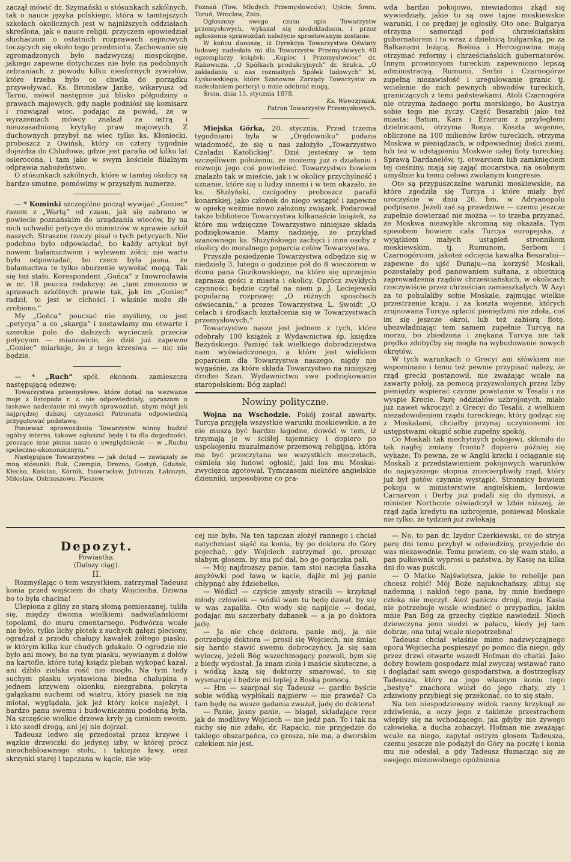zaczął mówić dr. Szymański o stósunkach szkólnych, tak o nauce języka polskiego, która w tamtejszych szkołach okolicznych jest w najniższych oddziałach skreślona, jak o nauce religii, przyczem opowiedział słuchaczom o ostatnich rozprawach sejmowych toczących się około tego przedmiotu. Zachowanie się zgromadzonych było nadzwyczaj niespokojne, jakiego zapewne dotychczas nie było na podobnych zebraniach, z powodu kilku niesfornych żywiołów, które trzeba było co chwila do porządku przywoływać. Ks. Bronisław Janke, wikaryusz od Tarnu, mówił następnie już blisko półgodziny o prawach majowych, gdy nagle podniósł się komisarz i rozwiązał wiec, podając za powód, że w wyrażeniach mówcy znalazł za ostrą i nieuzasadnioną krytykę praw majowych. Z duchownych przybył na wiec tylko ks. Kłoniecki, proboszcz z Owińsk, który co cztery tygodnie dojeżdża do Chludowa, gdzie jest parafia od kilku lat osierocona, i tam jako w swym kościele filialnym odprawia nabożeństwo.
O stósunkach szkólnych, które w tamtej okolicy są bardzo smutne, pomówimy w przyszłym numerze.
— * Kominki szczególne począł wywijać „Goniec“ razem z „Wartą“ od czasu, jak się zabrano w powiecie poznańskim do urządzania wieców, by na nich uchwalić petycye do ministrów w sprawie szkół naszych. Straszne rzeczy pisał o tych petycyach. Nie podobno było odpowiadać, bo każdy artykuł był nowem bałamuctwem i wylewem żółci; nie warto było odpowiadać, bo rzecz była jasna, że bałamuctwa te tylko oburzenie wywołać mogą. Tak się też stało. Korespondent „Gońca“ z Inowrocławia w nr. 18 poucza redakcyę: że „tam zmoszono w sprawach szkólnych prawie tak, jak im „Goniec“ radził, to jest w cichości i właśnie może źle zrobiono.“
My „Gońca“ pouczać nie myślimy, co jest „petycya“ a co „skarga“ i zostawiamy mu otwarte i szerokie pole do dalszych wycieczek przeciw petycyom — mianowicie, że dziś już zapewne „Goniec“ miarkuje, że z tego krzesiwa — nic nie będzie.
— * „Ruch“ spół. ekonom. zamieszcza następującą odezwę:
Towarzystwa przemysłowe, które dotąd na wezwanie moje z listopada r. z. nie odpowiedziały, upraszam o łaskawe nadesłanie mi swych sprawozdań, abym mógł jak najprędzej dalszej czynności Patronatu odpowiednią przygotować podstawę.
Ponieważ sprawozdania Towarzystw winny budzić ogólny interes, takowe ogłaszać będę i to dla dogodności, proszące inne pisma nasze o uwzględnienie — w „Ruchu społeczno-ekonomicznym.“
Następujące Towarzystwa — jak dotąd — zawiązały ze mną stósunki: Buk, Czempin, Drezno, Gostyń, Gdańsk, Kłecko, Kościan, Kórnik, Inowrocław, Jutroszo, Łabiszyn, Miłosław, Ostrzeszowo, Pleszew,
Poznań (Tow. Młodych Przemysłowców), Ujście, Śrem, Toruń, Wrocław, Żnin.
Ogłoszony swego czasu spis Towarzystw przemysłowych, wykazał się niedokładnem, i przez ogłoszenie sprawozdań należycie sprostowanym zostanie.
W końcu donoszę, iż Dyrekcya Towarzystwa Oświaty ludowej nadesłała mi dla Towarzystw Przemysłowych 40 egzemplarzy książek: „Kupiec i Przemysłowiec“ dr. Rakowicza, „O Spółkach produkcyjnych“ dr. Szulca. „O zakładaniu u nas rozmaitych Spółek ludowych“ M. Łyskowskiego, które Szanowne Zarządy Towarzystw za nadesłaniem portoryi u mnie odebrać mogą.
Śrem, dnia 15. stycznia 1878.
Ks. Wawrzyniak,
Patron Towarzystw Przemysłowych.
Miejska Górka, 20. stycznia. Przed trzema tygodniami była w „Orędowniku“ podana wiadomość, że się u nas założyło „Towarzystwo Czeladzi Katolickiej“. Dziś jesteśmy w tem szczęśliwem położeniu, że możemy już o działaniu i rozwoju jego coś powiedzieć. Towarzystwo bowiem znalazło tak w mieście, jak i w okolicy przychylność i uznanie, które się u ludzy innemi i w tem okazało, że ks. Służyński, czcigodny proboszcz parafii konarskiej, jako członek do niego wstąpić i zapewne w opiekę weźmie nowo założony związek. Podarował także bibliotece Towarzystwa kilkanaście książek, za które mu wdzięczne Towarzystwo niniejsze składa podziękowanie. Mamy nadzieję, że przykład szanownego ks. Służyńskiego zachęci i inne osoby z okolicy do moralnego poparcia celów Towarzystwa.
Przyszłe posiedzenie Towarzystwa odbędzie się w niedzielę 3. lutego o godzinie pół do 8 wieczorem w domu pana Guzikowskiego, na które się uprzejmie zaprasza gości z miasta i okolicy. Oprócz zwykłych czynności będzie czytał na niem p. J. Leciejewski popularną rozprawę: „O różnych sposobach oświecania,“ a prezes Towarzystwa L. Swoidt „O celach i środkach kształcenia się w Towarzystwach przemysłowych.“
Towarzystwo nasze jest jednem z tych, które odebrały 100 książek z Wydawnictwa śp. księdza Bażyńskiego. Pamięć tak wielkiego dobrodziejstwa nam wyświadczonego, a które jest wielkiem poparciem dla Towarzystwa naszego, nigdy nie wygaśnie, za które składa Towarzystwo na niniejszej drodze Szan. Wydawnictwu swe podziękowanie staropolskiem: Bóg zapłać!
Nowiny polityczne.
Wojna na Wschodzie. Pokój został zawarty. Turcya przyjęła wszystkie warunki moskiewskie, a że nie muszą być bardzo łagodne, dowód w tem, iż trzymają je w ściśłej tajemnicy i dopiero po uspokojeniu muzułmanów przemową religijną, która ma być przeczytana we wszystkich meczetach, ośmiela się ludowi ogłosić, jaki los mu Moskal-zwycięzca zgotował. Tymczasem niektóre angielskie dzienniki, usposobione co pra-
wda bardzo pokojowo, niewiadomo zkąd się wywiedziały, jakie to są owe tajne moskiewskie warunki, i co prędzej je ogłosiły. Oto one: Bułgarya otrzyma samorząd pod chrześciańskim gubernatorem i to wraz z dzielnicą bułgarską, po za Bałkanami leżącą. Bośnia i Hercogowina mają otrzymać reformy i chrześciańskich gubernatorów. Innym prowincyom tureckim zapewniono lepszą administracyą. Rumunii, Serbii i Czarnogórze zupełną niezawisłość i uregulowanie granic tj. wcielenie do nich pewnych obwodów tureckich, graniczących z temi państewkami. Atoli Czarnogóra nie otrzyma żadnego portu morskiego, bo Austrya sobie tego nie życzy. Część Besarabii jako też miasta: Batum, Kars i Erzerum z przyległemi dzielnicami, otrzyma Rosya. Koszta wojenne, obliczone na 100 milionów lirów tureckich, otrzyma Moskwa w pieniądzach, w odpowiedniej ilości ziemi, lub też w odstąpieniu Moskwie całej floty tureckiej. Sprawą Dardanelów, tj. otwarciem lub zamknięciem tej cieśniny, mają się zająć mocarstwa, na osobnym umyślnie ku temu celowi zwołanym kongresie.
Oto są przypuszczalne warunki moskiewskie, na które zgodziła się Turcya i które miały być uroczyście w dniu 26. bm. w Adryanopolu podpisane. Jeżeli zaś są prawdziwe — czemu jeszcze zupełnie dowierzać nie można — to trzeba przyznać, że Moskwa niezwykle skromną się okazała. Tym sposobem bowiem cała Turcya europejska, z wyjątkiem małych ustąpień stronnikom moskiewskim, tj. Rumunom, Serbom i Czarnogórcom, jakoteż odcięcia kawałka Besarabii—zapewne do ujść Dunaju—na korzyść Moskali, pozostałaby pod panowaniem sułtana, z obietnicą zaprowadzenia rządów chrześciańskich, w okolicach rzeczywiście przez chrześcian zamieszkałych. W Azyi za to pohulaliby sobie Moskale, zajmując wielkie przestrzenie kraju, i za koszta wojenne, których zrujnowana Turcya spłacić pieniędzmi nie zdoła, coś im się jeszcze okroi, lub też zabiorą flotę. ubezwładniając tem samem zupełnie Turcyą na morzu, bo zbiedzona i znękana Turcya nie tak prędko zdobyćby się mogła na wybudowanie nowych okrętów.
W tych warunkach o Grecyi ani słówkiem nie wspominano i temu też pewnie przypisać należy, że rząd grecki postanowił, nie zważając wcale na zawarty pokój, za pomocą przyzwolonych przez Izby pieniędzy wspierać czynne powstanie w Tesalii i na wyspie Krecie. Parę oddziałów uzbrojonych, miało już nawet wkroczyć z Grecyi do Tesalii, z wielkiem niezadowoleniem rządu tureckiego, który godząc się z Moskalami, chciałby przynaj uczynionemi im ustępstwami okupić sobie zupełny spokój.
Co Moskali tak niechytnych pokojowi, skłoniło do tak nagłej zmiany frontu? dopiero później się wykaże. To pewna, że w Anglii krzcki i ociąganie się Moskali z przedstawieniem pokojowych warunków do najwyższego stopnia zniecierpliwiły rząd, który już był gotów czynnie wystąpić. Stronnicy bowiem pokoju w ministerstwie angielskiem, lordowie Carnarvon i Derby już podali się do dymisyi, a minister Northcote oświadczył w Izbie niższej, że rząd żąda kredytu na uzbrojenie, ponieważ Moskale nie tylko, że tydzień już zwlekają
Depozyt.
Powiastka.
(Dalszy ciąg).
II.
Rozmyślając o tem wszystkiem, zatrzymał Tadeusz konia przed wejściem do chaty Wojciecha. Dziwna bo to była chacina!
Ulepiona z gliny ze starą słomą pomieszanej, tuliła się, między dwoma wielkiemi nadwiślańskiemi topolami, do muru cmentarnego. Podwórza wcale nie było, tylko lichy płotek z suchych gałęzi pleciony, ogradzał z przodu chałupy kawałek żółtego piasku, w którym kilka kur chudych gdakało. O ogrodzie nie było ani mowy, bo na tym piasku, wywianym z dołów na kartofle, które tutaj ksiądz pleban wykopać kazał, ani dźbło zielska rość nie mogło. Na tym tedy suchym piasku wystawiona biedna chałupina o jednem krzywem okienku, niezgrabna, pokryta gałązkami suchemi od wiatru, który piasek na nią miotał, wyglądała, jak jeż który kolce najeżył, i bardzo panu swemu i budowniczemu podobną była. Na szczęście wielkie drzewa kryły ją cieniem swoim, i kto szedł drogą, ani jej nie dojrzał.
Tadeusz ledwo się przedostał przez krzywe i wązkie drzwiczki do jedynej izby, w której prócz nieochebloawnego stołu, i takiejże ławy, oraz skrzynki starej i tapczana w kącie, nie wię-
cej nie było. Na ten tapczan złożył rannego i chciał natychmiast siąść na konia, by po doktora do Góry pojechać, gdy Wojciech zatrzymał go, prosząc słabym głosem, by mu pić dał, bo go gorączka pali.
— Mój najdroższy panie, tam stoi nacięta flaszka anyżówki pod ławą w kącie, dajże mi jej panie chłypnąć aby ździebełko.
— Wódki! — czyście zmysły stracili — krzyknął młody człowiek — wódki wam tu będę dawał, by się w was zapaliła. Oto wody się napijcie — dodał, podając mu szczerbaty dzbanek — a ja po doktora jadę.
— Ja nie chcę doktora, panie mój, ja nie potrzebuję doktora — prosił się Wojciech, nie śmiąc się hardo stawić swemu dobroczyńcy. Ja się sam wyleczę, jeżeli Bóg wszechmogący pozwoli, bym się z biedy wydostał. Ja znam zioła i maście skuteczne, a i wódką każą się doktorzy smarować, to się wysmaruję i będzie mi lepiej z Boską pomocą.
— Hm — szarpnął się Tadeusz — gardło byście sobie wódką wypłókali najpierw — nie prawda? Co tam będę na wasze gadania zważał, jadę do doktora!
— Panie, jasny panie, — błagał, składające ręce jak do modlitwy Wojciech — nie jedź pan. To i tak na nichy się nie zdało, dr. Rapacki, nie przyjedzie do takiego obszarpańca, co grosza, nie ma, a dworskim człekiem nie jest.
— No, to pan dr. Izydor Czerkiewski, co do stryja parę dni temu przybył w odwiedziny, przyjedzie do was niezawodnie. Temu powiem, co się wam stało, a pan pułkownik wyprosi u państwa, by Kasię na kilka dni do was puścili.
— O Matko Najświętsza, jakie to rebelije pan chcesz robić! Mój Boże najukochańszy, zlituj się nademną i nakłoń tego pana, by mnie biednego człeka nie męczył. Aleź paniczu drogi, moja Kasia nie potrzebuje wcale wiedzieć o przypadku, jakim mnie Pan Bóg za grzechy ciężkie nawiedził. Niech dziewczyna jeno siedzi w pałacu, kiedy jej tam dobrze, ona tutaj wcale niepotrzebna!
Tadeusz chciał właśnie mimo nadzwyczajnego oporu Wojciecha pospieszyć po pomoc dla niego, gdy przez drzwi otwarte wszedł Hofman do chatki. Jako dobry bowiem gospodarz miał zwyczaj wstawać rano i doglądać sam swego gospodarstwa, a dostrzegłszy Tadeusza, który na jego własnym koniu tego „bestyę“ znachora wiózł do jego chaty, zły i zdziwiony przybiegł się przekonać, co to się stało.
Na ten niespodziewany widok ranny krzyknął ze zdziwienia, a oczy jego z takimże przestrachem wlepiły się na wchodzącego, jak gdyby nie żywego człowieka, a ducha zobaczył. Hofman nie zważając wcale na niego, zapytał ostrym głosem Tadeusza, czemu jeszcze nie podążył do Góry na pocztę i konia mu nie odesłał, a gdy Tadeusz tłumacząc się ze swojego mimowolnego opóźnienia